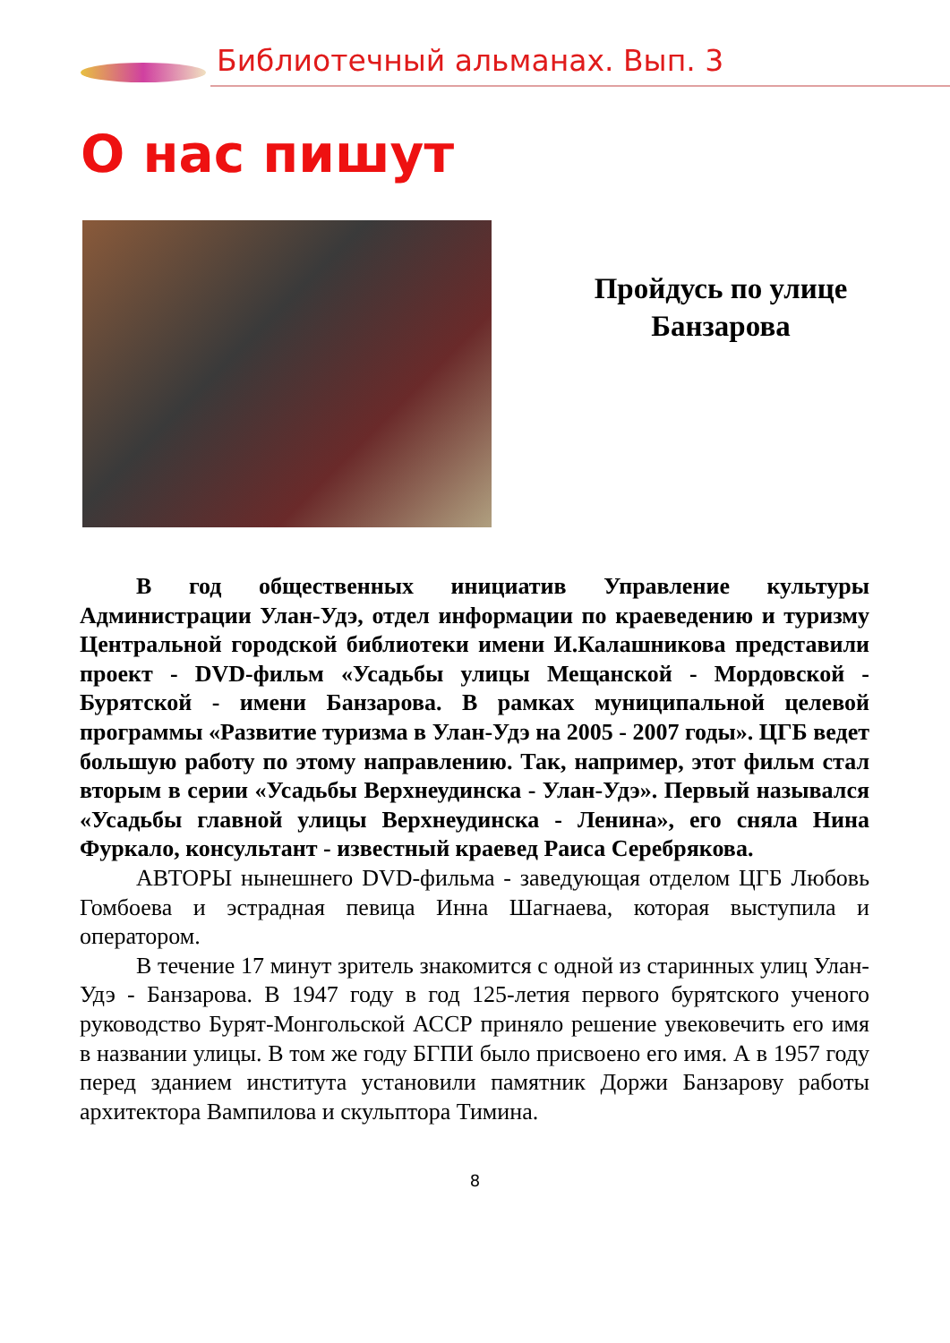Библиотечный альманах. Вып. 3
О нас пишут
Пройдусь по улице
Банзарова
В год общественных инициатив Управление культуры Администрации Улан-Удэ, отдел информации по краеведению и туризму Центральной городской библиотеки имени И.Калашникова представили проект - DVD-фильм «Усадьбы улицы Мещанской - Мордовской - Бурятской - имени Банзарова. В рамках муниципальной целевой программы «Развитие туризма в Улан-Удэ на 2005 - 2007 годы». ЦГБ ведет большую работу по этому направлению. Так, например, этот фильм стал вторым в серии «Усадьбы Верхнеудинска - Улан-Удэ». Первый назывался «Усадьбы главной улицы Верхнеудинска - Ленина», его сняла Нина Фуркало, консультант - известный краевед Раиса Серебрякова.
АВТОРЫ нынешнего DVD-фильма - заведующая отделом ЦГБ Любовь Гомбоева и эстрадная певица Инна Шагнаева, которая выступила и оператором.
В течение 17 минут зритель знакомится с одной из старинных улиц Улан-Удэ - Банзарова. В 1947 году в год 125-летия первого бурятского ученого руководство Бурят-Монгольской АССР приняло решение увековечить его имя в названии улицы. В том же году БГПИ было присвоено его имя. А в 1957 году перед зданием института установили памятник Доржи Банзарову работы архитектора Вампилова и скульптора Тимина.
8